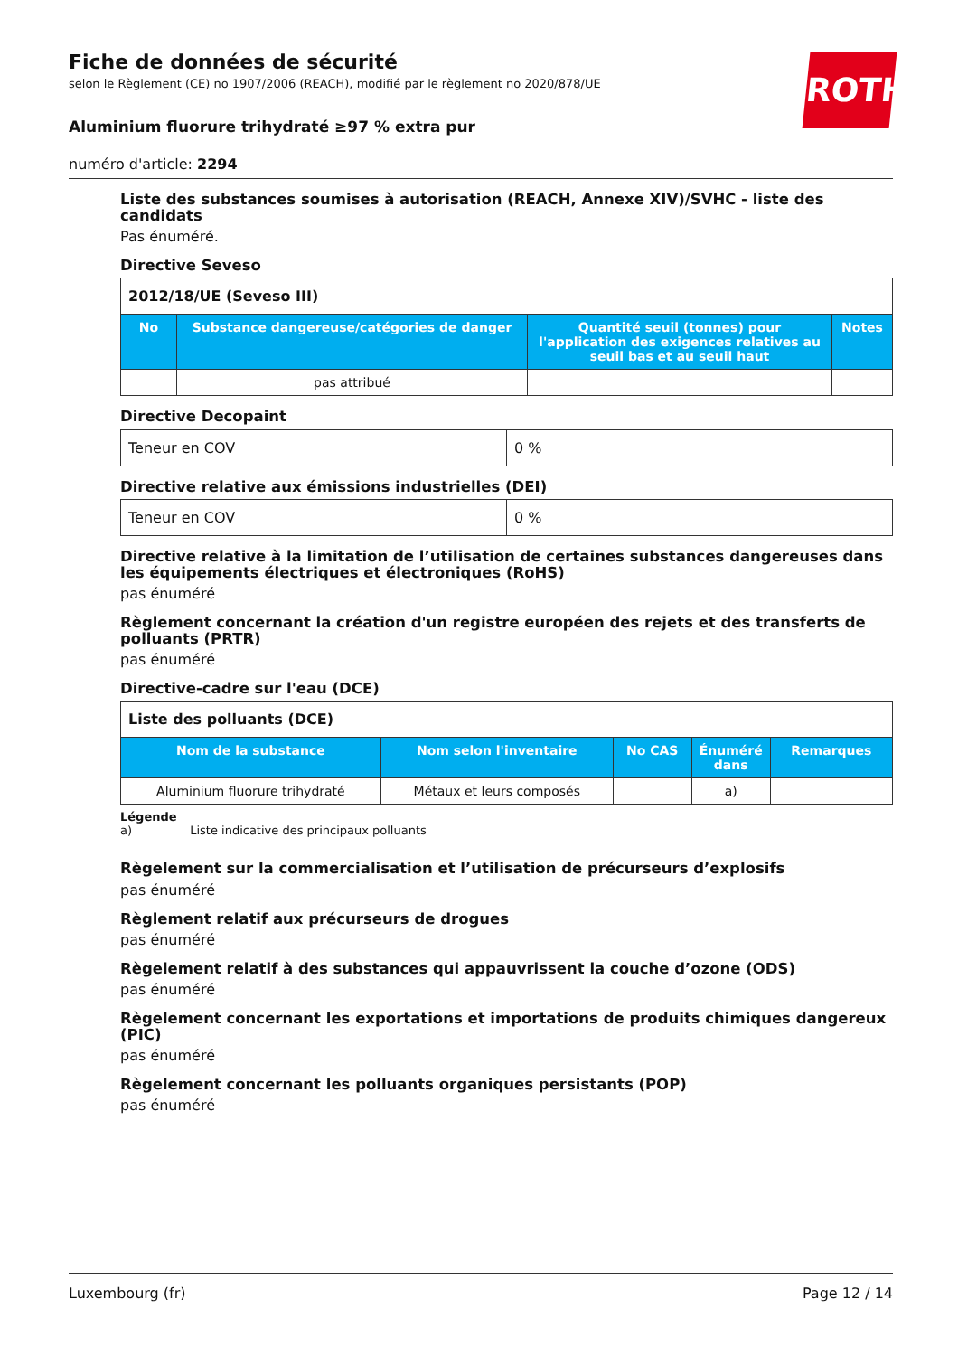ROTH
Fiche de données de sécurité
selon le Règlement (CE) no 1907/2006 (REACH), modifié par le règlement no 2020/878/UE
Aluminium fluorure trihydraté ≥97 % extra pur
numéro d'article: 2294
Liste des substances soumises à autorisation (REACH, Annexe XIV)/SVHC - liste des candidats
Pas énuméré.
Directive Seveso
| 2012/18/UE (Seveso III) | | | |
| No | Substance dangereuse/catégories de danger | Quantité seuil (tonnes) pour l'application des exigences relatives au seuil bas et au seuil haut | Notes |
| | pas attribué | | |
Directive Decopaint
| Teneur en COV | 0 % |
Directive relative aux émissions industrielles (DEI)
| Teneur en COV | 0 % |
Directive relative à la limitation de l’utilisation de certaines substances dangereuses dans les équipements électriques et électroniques (RoHS)
pas énuméré
Règlement concernant la création d'un registre européen des rejets et des transferts de polluants (PRTR)
pas énuméré
Directive-cadre sur l'eau (DCE)
| Liste des polluants (DCE) | | | | |
| Nom de la substance | Nom selon l'inventaire | No CAS | Énuméré dans | Remarques |
| Aluminium fluorure trihydraté | Métaux et leurs composés | | a) | |
Légende
a) Liste indicative des principaux polluants
Règelement sur la commercialisation et l’utilisation de précurseurs d’explosifs
pas énuméré
Règlement relatif aux précurseurs de drogues
pas énuméré
Règelement relatif à des substances qui appauvrissent la couche d’ozone (ODS)
pas énuméré
Règelement concernant les exportations et importations de produits chimiques dangereux (PIC)
pas énuméré
Règelement concernant les polluants organiques persistants (POP)
pas énuméré
Luxembourg (fr) Page 12 / 14